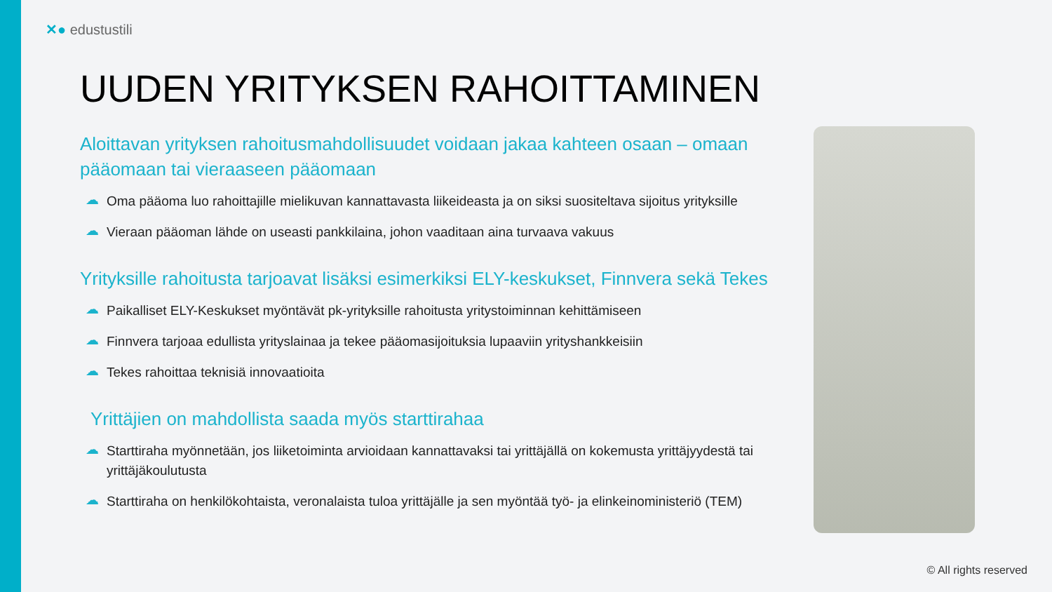✕● edustustili
UUDEN YRITYKSEN RAHOITTAMINEN
Aloittavan yrityksen rahoitusmahdollisuudet voidaan jakaa kahteen osaan – omaan pääomaan tai vieraaseen pääomaan
☁ Oma pääoma luo rahoittajille mielikuvan kannattavasta liikeideasta ja on siksi suositeltava sijoitus yrityksille
☁ Vieraan pääoman lähde on useasti pankkilaina, johon vaaditaan aina turvaava vakuus
Yrityksille rahoitusta tarjoavat lisäksi esimerkiksi ELY-keskukset, Finnvera sekä Tekes
☁ Paikalliset ELY-Keskukset myöntävät pk-yrityksille rahoitusta yritystoiminnan kehittämiseen
☁ Finnvera tarjoaa edullista yrityslainaa ja tekee pääomasijoituksia lupaaviin yrityshankkeisiin
☁ Tekes rahoittaa teknisiä innovaatioita
Yrittäjien on mahdollista saada myös starttirahaa
☁ Starttiraha myönnetään, jos liiketoiminta arvioidaan kannattavaksi tai yrittäjällä on kokemusta yrittäjyydestä tai yrittäjäkoulutusta
☁ Starttiraha on henkilökohtaista, veronalaista tuloa yrittäjälle ja sen myöntää työ- ja elinkeinoministeriö (TEM)
© All rights reserved